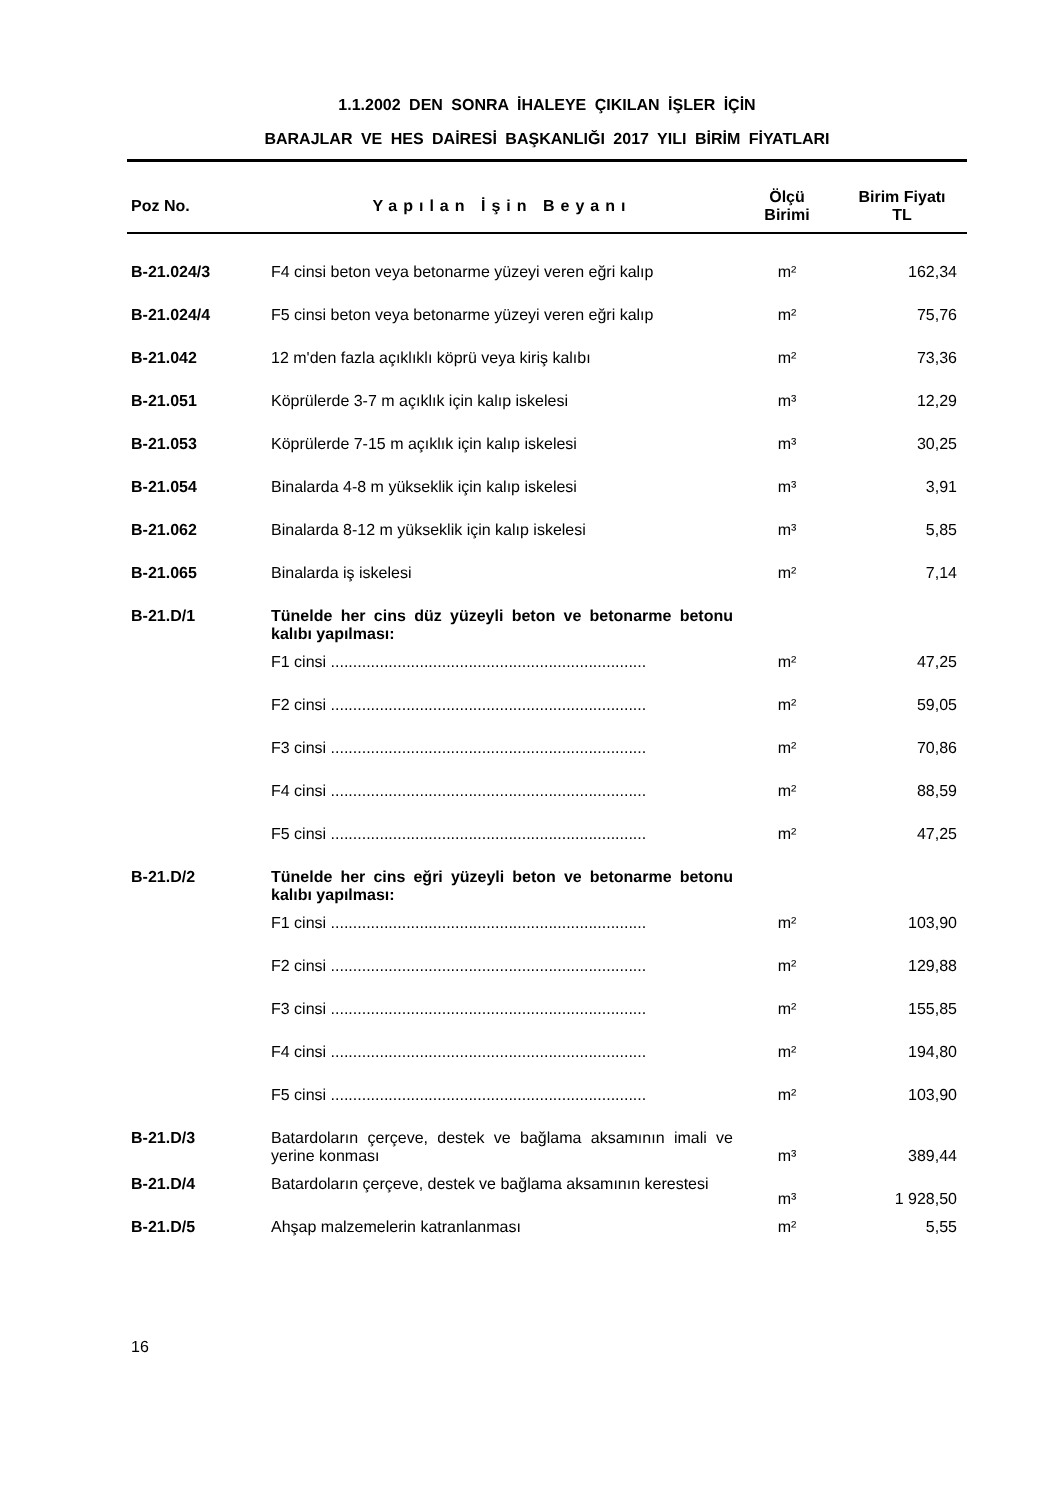1.1.2002 DEN SONRA İHALEYE ÇIKILAN İŞLER İÇİN
BARAJLAR VE HES DAİRESİ BAŞKANLIĞI 2017 YILI BİRİM FİYATLARI
| Poz No. | Yapılan İşin Beyanı | Ölçü Birimi | Birim Fiyatı TL |
| --- | --- | --- | --- |
| B-21.024/3 | F4 cinsi beton veya betonarme yüzeyi veren eğri kalıp | m² | 162,34 |
| B-21.024/4 | F5 cinsi beton veya betonarme yüzeyi veren eğri kalıp | m² | 75,76 |
| B-21.042 | 12 m'den fazla açıklıklı köprü veya kiriş kalıbı | m² | 73,36 |
| B-21.051 | Köprülerde 3-7 m açıklık için kalıp iskelesi | m³ | 12,29 |
| B-21.053 | Köprülerde 7-15 m açıklık için kalıp iskelesi | m³ | 30,25 |
| B-21.054 | Binalarda 4-8 m yükseklik için kalıp iskelesi | m³ | 3,91 |
| B-21.062 | Binalarda 8-12 m yükseklik için kalıp iskelesi | m³ | 5,85 |
| B-21.065 | Binalarda iş iskelesi | m² | 7,14 |
| B-21.D/1 | Tünelde her cins düz yüzeyli beton ve betonarme betonu kalıbı yapılması: | | |
| | F1 cinsi ....................................................................... | m² | 47,25 |
| | F2 cinsi ....................................................................... | m² | 59,05 |
| | F3 cinsi ....................................................................... | m² | 70,86 |
| | F4 cinsi ....................................................................... | m² | 88,59 |
| | F5 cinsi ....................................................................... | m² | 47,25 |
| B-21.D/2 | Tünelde her cins eğri yüzeyli beton ve betonarme betonu kalıbı yapılması: | | |
| | F1 cinsi ....................................................................... | m² | 103,90 |
| | F2 cinsi ....................................................................... | m² | 129,88 |
| | F3 cinsi ....................................................................... | m² | 155,85 |
| | F4 cinsi ....................................................................... | m² | 194,80 |
| | F5 cinsi ....................................................................... | m² | 103,90 |
| B-21.D/3 | Batardoların çerçeve, destek ve bağlama aksamının imali ve yerine konması | m³ | 389,44 |
| B-21.D/4 | Batardoların çerçeve, destek ve bağlama aksamının kerestesi | m³ | 1 928,50 |
| B-21.D/5 | Ahşap malzemelerin katranlanması | m² | 5,55 |
16